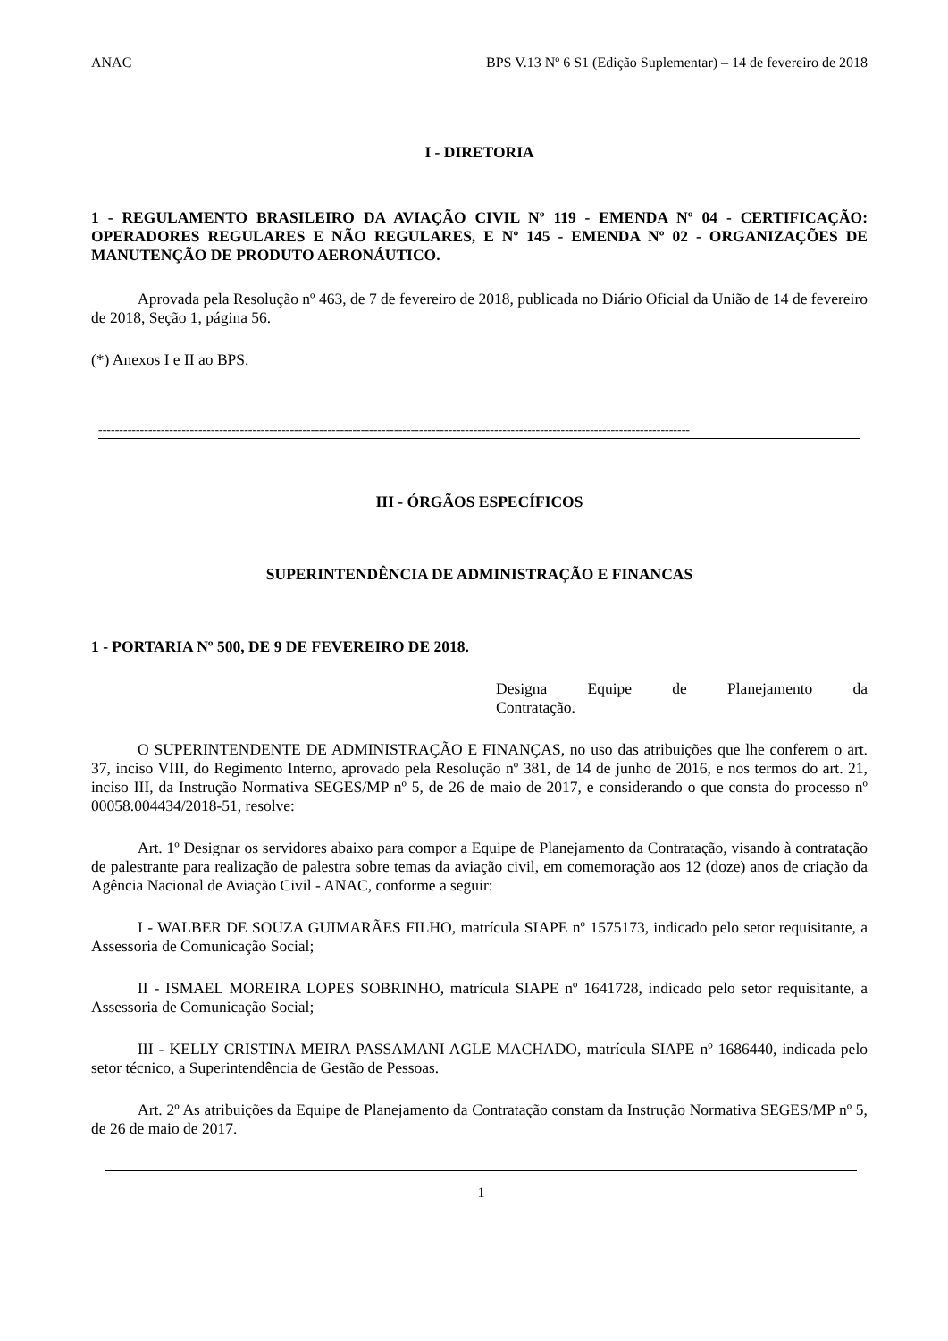ANAC BPS V.13 Nº 6 S1 (Edição Suplementar) – 14 de fevereiro de 2018
I - DIRETORIA
1 - REGULAMENTO BRASILEIRO DA AVIAÇÃO CIVIL Nº 119 - EMENDA Nº 04 - CERTIFICAÇÃO: OPERADORES REGULARES E NÃO REGULARES, E Nº 145 - EMENDA Nº 02 - ORGANIZAÇÕES DE MANUTENÇÃO DE PRODUTO AERONÁUTICO.
Aprovada pela Resolução nº 463, de 7 de fevereiro de 2018, publicada no Diário Oficial da União de 14 de fevereiro de 2018, Seção 1, página 56.
(*) Anexos I e II ao BPS.
----------------------------------------------------------------------------------------------------------------------------------------------
III - ÓRGÃOS ESPECÍFICOS
SUPERINTENDÊNCIA DE ADMINISTRAÇÃO E FINANCAS
1 - PORTARIA Nº 500, DE 9 DE FEVEREIRO DE 2018.
Designa Equipe de Planejamento da
Contratação.
O SUPERINTENDENTE DE ADMINISTRAÇÃO E FINANÇAS, no uso das atribuições que lhe conferem o art. 37, inciso VIII, do Regimento Interno, aprovado pela Resolução nº 381, de 14 de junho de 2016, e nos termos do art. 21, inciso III, da Instrução Normativa SEGES/MP nº 5, de 26 de maio de 2017, e considerando o que consta do processo nº 00058.004434/2018-51, resolve:
Art. 1º Designar os servidores abaixo para compor a Equipe de Planejamento da Contratação, visando à contratação de palestrante para realização de palestra sobre temas da aviação civil, em comemoração aos 12 (doze) anos de criação da Agência Nacional de Aviação Civil - ANAC, conforme a seguir:
I - WALBER DE SOUZA GUIMARÃES FILHO, matrícula SIAPE nº 1575173, indicado pelo setor requisitante, a Assessoria de Comunicação Social;
II - ISMAEL MOREIRA LOPES SOBRINHO, matrícula SIAPE nº 1641728, indicado pelo setor requisitante, a Assessoria de Comunicação Social;
III - KELLY CRISTINA MEIRA PASSAMANI AGLE MACHADO, matrícula SIAPE nº 1686440, indicada pelo setor técnico, a Superintendência de Gestão de Pessoas.
Art. 2º As atribuições da Equipe de Planejamento da Contratação constam da Instrução Normativa SEGES/MP nº 5, de 26 de maio de 2017.
1